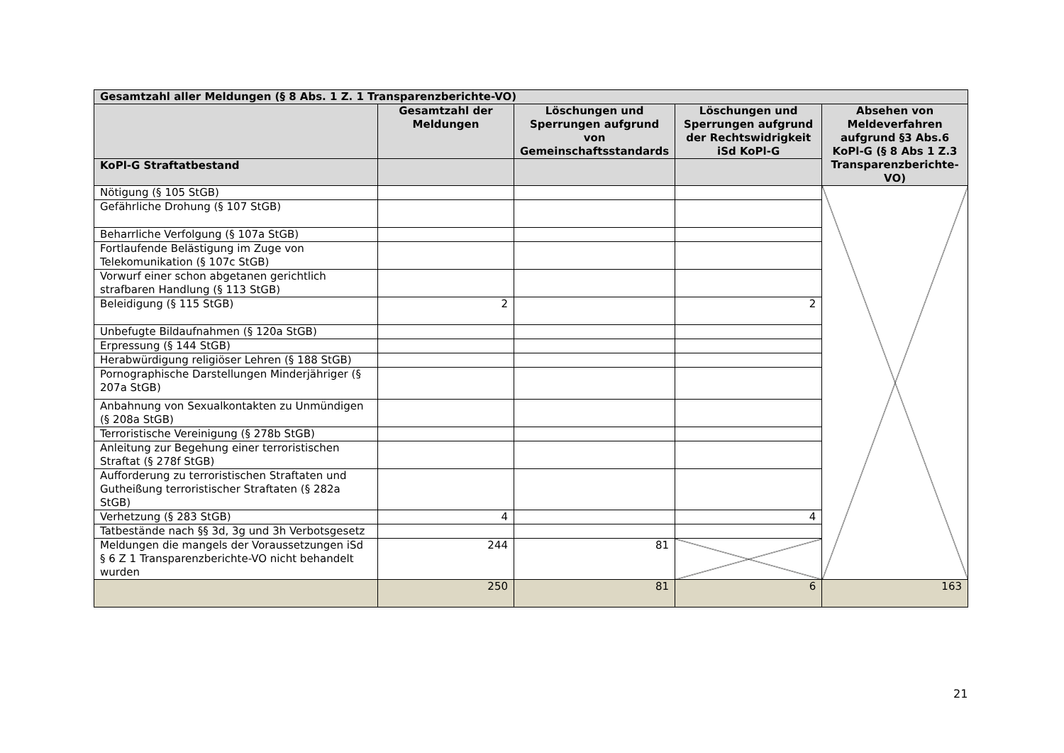| Gesamtzahl aller Meldungen (§ 8 Abs. 1 Z. 1 Transparenzberichte-VO) | | | | |
| --- | --- | --- | --- | --- |
| | Gesamtzahl der Meldungen | Löschungen und Sperrungen aufgrund von Gemeinschaftsstandards | Löschungen und Sperrungen aufgrund der Rechtswidrigkeit iSd KoPl-G | Absehen von Meldeverfahren aufgrund §3 Abs.6 KoPl-G (§ 8 Abs 1 Z.3 Transparenzberichte-VO) |
| KoPl-G Straftatbestand | | | | |
| Nötigung (§ 105 StGB) | | | | |
| Gefährliche Drohung (§ 107 StGB) | | | | |
| Beharrliche Verfolgung (§ 107a StGB) | | | | |
| Fortlaufende Belästigung im Zuge von Telekomunikation (§ 107c StGB) | | | | |
| Vorwurf einer schon abgetanen gerichtlich strafbaren Handlung (§ 113 StGB) | | | | |
| Beleidigung (§ 115 StGB) | 2 | | 2 | |
| Unbefugte Bildaufnahmen (§ 120a StGB) | | | | |
| Erpressung (§ 144 StGB) | | | | |
| Herabwürdigung religiöser Lehren (§ 188 StGB) | | | | |
| Pornographische Darstellungen Minderjähriger (§ 207a StGB) | | | | |
| Anbahnung von Sexualkontakten zu Unmündigen (§ 208a StGB) | | | | |
| Terroristische Vereinigung (§ 278b StGB) | | | | |
| Anleitung zur Begehung einer terroristischen Straftat (§ 278f StGB) | | | | |
| Aufforderung zu terroristischen Straftaten und Gutheißung terroristischer Straftaten (§ 282a StGB) | | | | |
| Verhetzung (§ 283 StGB) | 4 | | 4 | |
| Tatbestände nach §§ 3d, 3g und 3h Verbotsgesetz | | | | |
| Meldungen die mangels der Voraussetzungen iSd § 6 Z 1 Transparenzberichte-VO nicht behandelt wurden | 244 | 81 | | |
| | 250 | 81 | 6 | 163 |
21